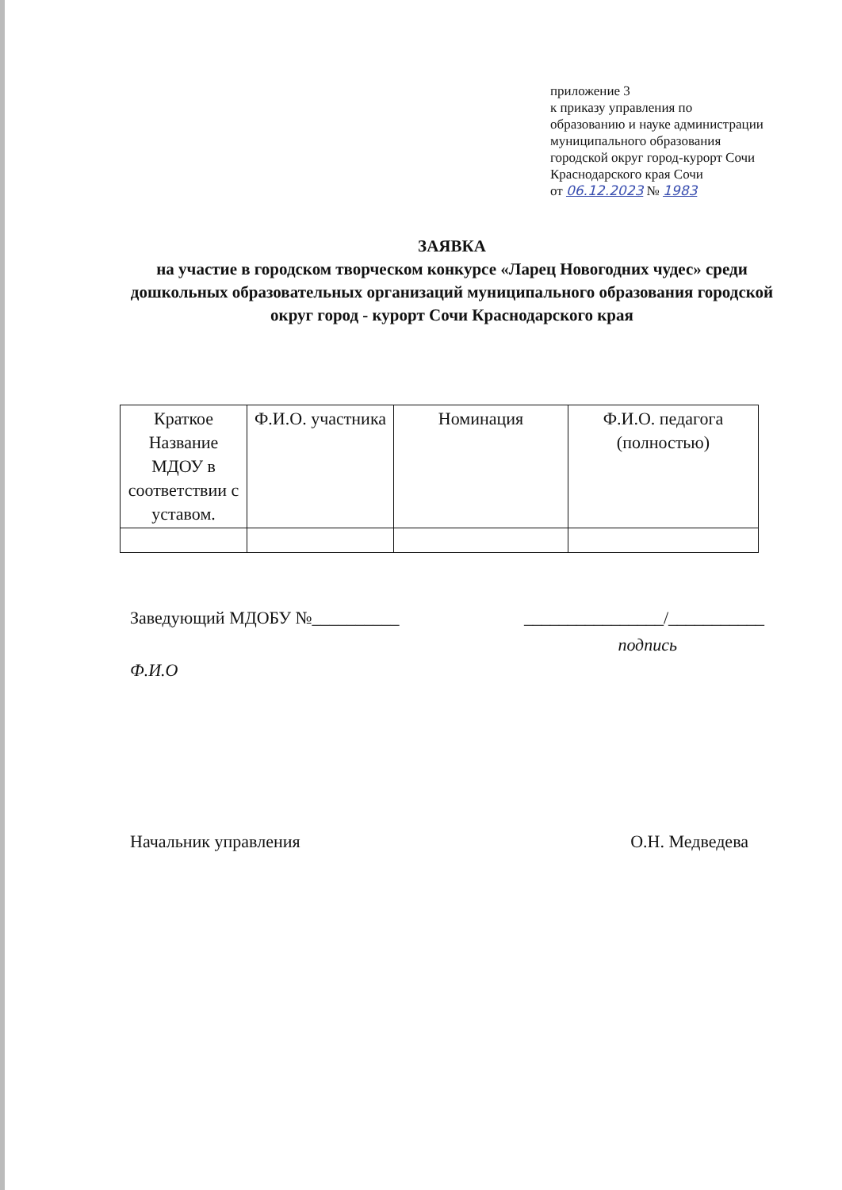приложение 3
к приказу управления по
образованию и науке администрации
муниципального образования
городской округ город-курорт Сочи
Краснодарского края Сочи
от 06.12.2023 № 1983
ЗАЯВКА
на участие в городском творческом конкурсе «Ларец Новогодних чудес» среди дошкольных образовательных организаций муниципального образования городской округ город - курорт Сочи Краснодарского края
| Краткое Название МДОУ в соответствии с уставом. | Ф.И.О. участника | Номинация | Ф.И.О. педагога (полностью) |
| --- | --- | --- | --- |
Заведующий МДОБУ №__________ ________________/___________
подпись
Ф.И.О
Начальник управления О.Н. Медведева